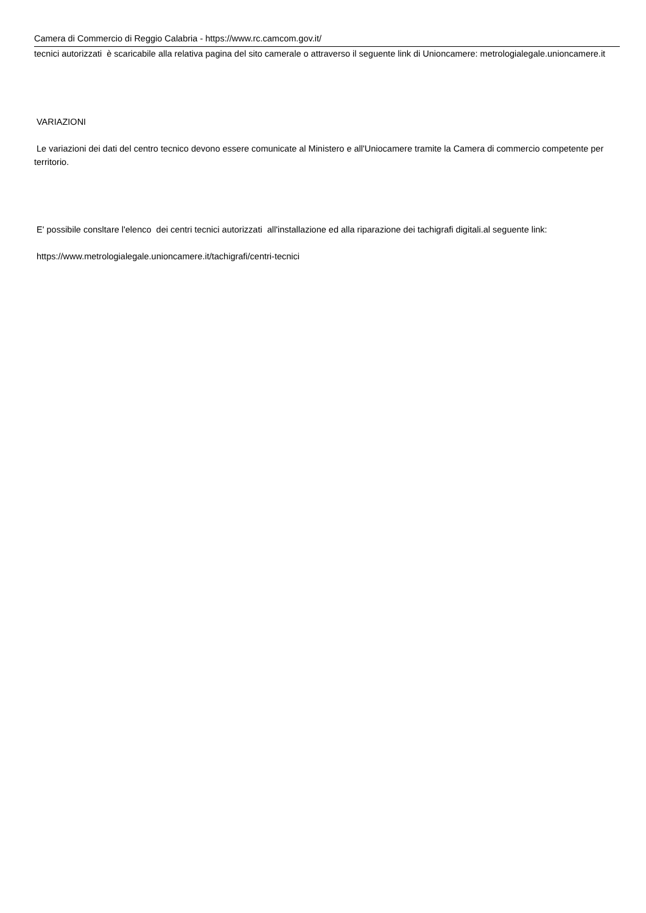Camera di Commercio di Reggio Calabria - https://www.rc.camcom.gov.it/
tecnici autorizzati è scaricabile alla relativa pagina del sito camerale o attraverso il seguente link di Unioncamere: metrologialegale.unioncamere.it
VARIAZIONI
Le variazioni dei dati del centro tecnico devono essere comunicate al Ministero e all'Uniocamere tramite la Camera di commercio competente per territorio.
E' possibile consltare l'elenco dei centri tecnici autorizzati all'installazione ed alla riparazione dei tachigrafi digitali.al seguente link:
https://www.metrologialegale.unioncamere.it/tachigrafi/centri-tecnici